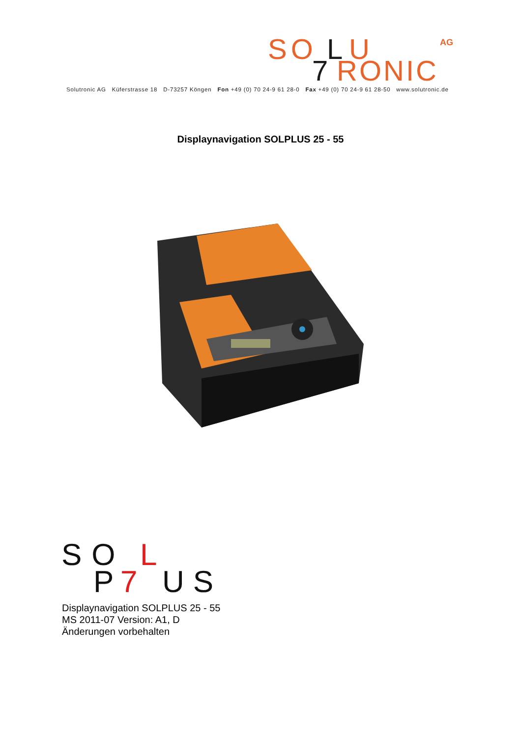SO
L
U
AG
7
RONIC
Solutronic AG Küferstrasse 18 D-73257 Köngen Fon +49 (0) 70 24-9 61 28-0 Fax +49 (0) 70 24-9 61 28-50 www.solutronic.de
Displaynavigation SOLPLUS 25 - 55
SO
L
P
7
US
Displaynavigation SOLPLUS 25 - 55
MS 2011-07 Version: A1, D
Änderungen vorbehalten